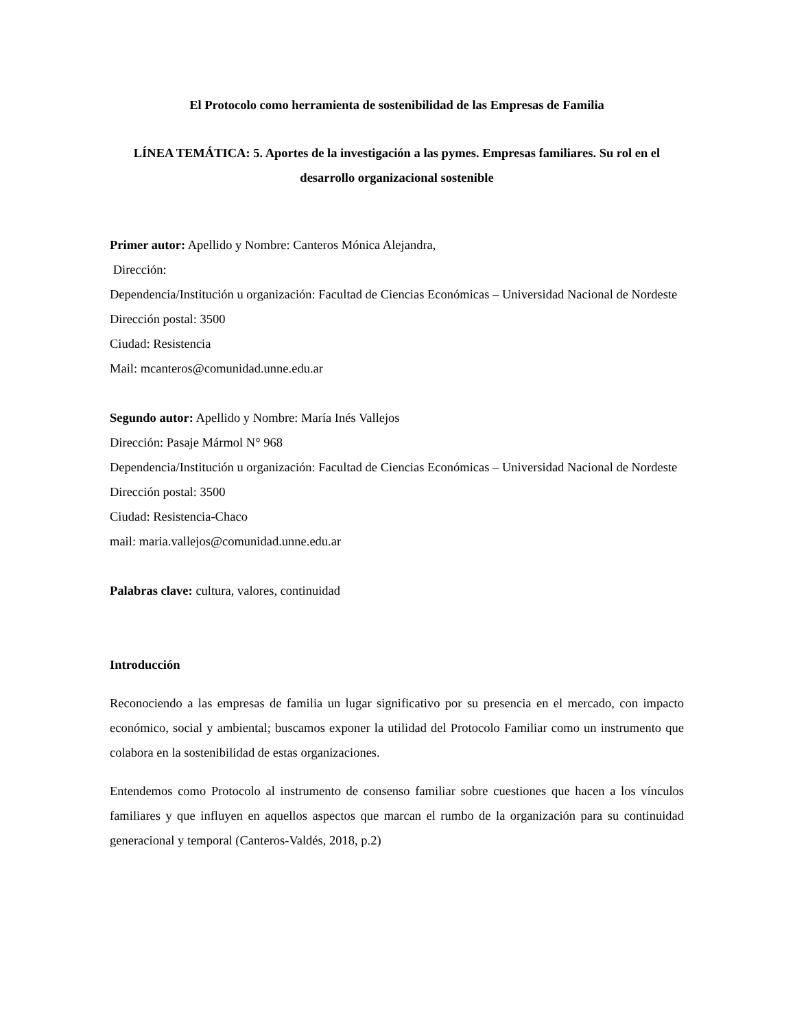El Protocolo como herramienta de sostenibilidad de las Empresas de Familia
LÍNEA TEMÁTICA: 5. Aportes de la investigación a las pymes. Empresas familiares. Su rol en el desarrollo organizacional sostenible
Primer autor: Apellido y Nombre: Canteros Mónica Alejandra,
Dirección:
Dependencia/Institución u organización: Facultad de Ciencias Económicas – Universidad Nacional de Nordeste
Dirección postal: 3500
Ciudad: Resistencia
Mail: mcanteros@comunidad.unne.edu.ar
Segundo autor: Apellido y Nombre: María Inés Vallejos
Dirección: Pasaje Mármol N° 968
Dependencia/Institución u organización: Facultad de Ciencias Económicas – Universidad Nacional de Nordeste
Dirección postal: 3500
Ciudad: Resistencia-Chaco
mail: maria.vallejos@comunidad.unne.edu.ar
Palabras clave: cultura, valores, continuidad
Introducción
Reconociendo a las empresas de familia un lugar significativo por su presencia en el mercado, con impacto económico, social y ambiental; buscamos exponer la utilidad del Protocolo Familiar como un instrumento que colabora en la sostenibilidad de estas organizaciones.
Entendemos como Protocolo al instrumento de consenso familiar sobre cuestiones que hacen a los vínculos familiares y que influyen en aquellos aspectos que marcan el rumbo de la organización para su continuidad generacional y temporal (Canteros-Valdés, 2018, p.2)